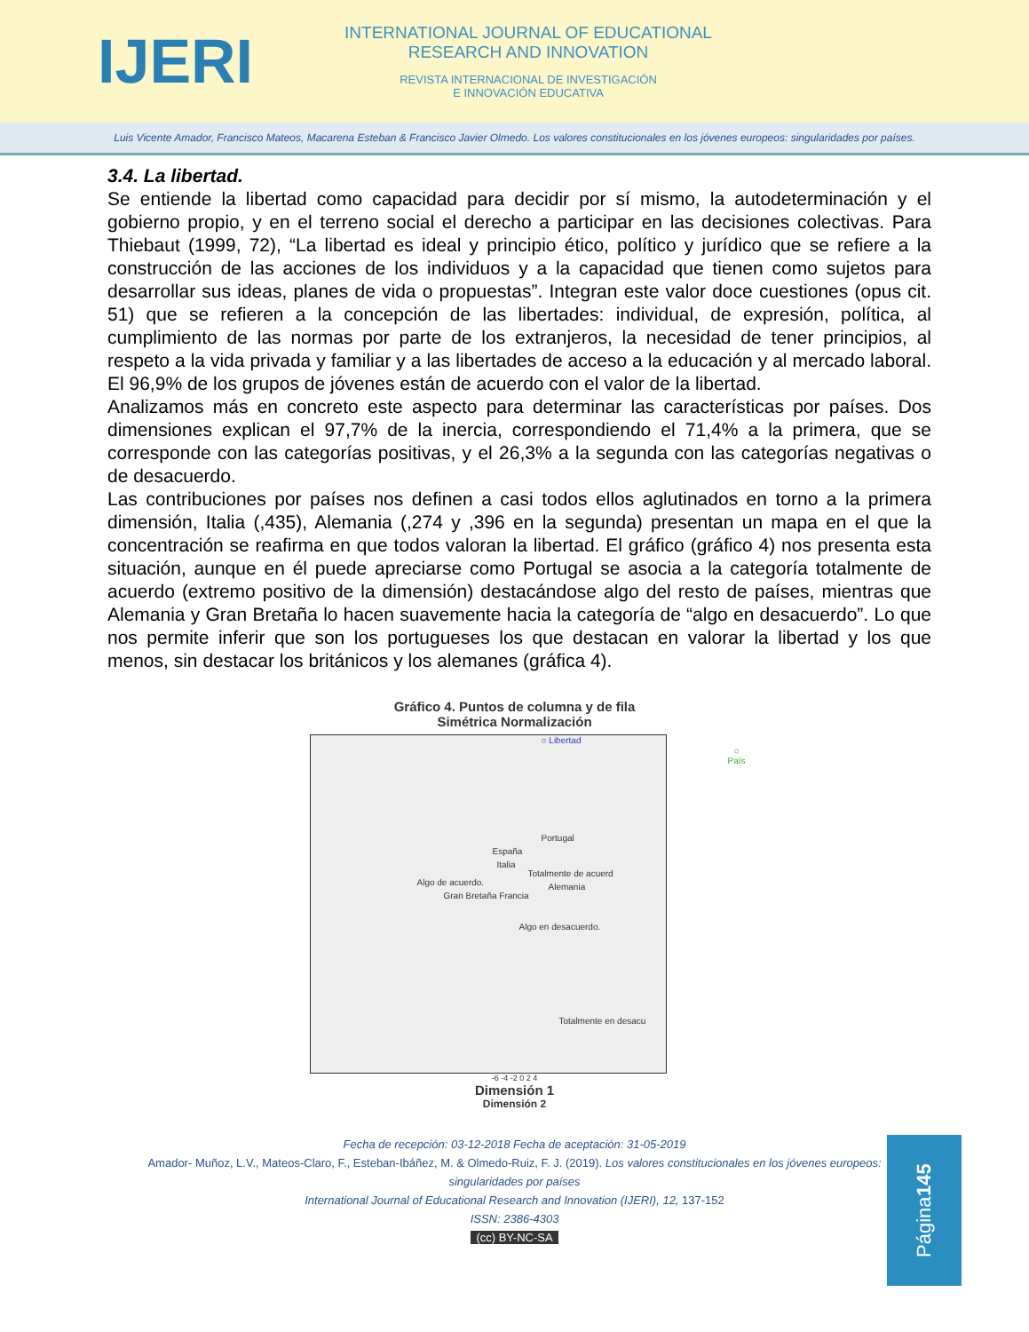IJERI
INTERNATIONAL JOURNAL OF EDUCATIONAL
RESEARCH AND INNOVATION
REVISTA INTERNACIONAL DE INVESTIGACIÓN
E INNOVACIÓN EDUCATIVA
Luis Vicente Amador, Francisco Mateos, Macarena Esteban & Francisco Javier Olmedo. Los valores constitucionales en los jóvenes europeos: singularidades por países.
3.4. La libertad.
Se entiende la libertad como capacidad para decidir por sí mismo, la autodeterminación y el gobierno propio, y en el terreno social el derecho a participar en las decisiones colectivas. Para Thiebaut (1999, 72), “La libertad es ideal y principio ético, político y jurídico que se refiere a la construcción de las acciones de los individuos y a la capacidad que tienen como sujetos para desarrollar sus ideas, planes de vida o propuestas”. Integran este valor doce cuestiones (opus cit. 51) que se refieren a la concepción de las libertades: individual, de expresión, política, al cumplimiento de las normas por parte de los extranjeros, la necesidad de tener principios, al respeto a la vida privada y familiar y a las libertades de acceso a la educación y al mercado laboral. El 96,9% de los grupos de jóvenes están de acuerdo con el valor de la libertad.
Analizamos más en concreto este aspecto para determinar las características por países. Dos dimensiones explican el 97,7% de la inercia, correspondiendo el 71,4% a la primera, que se corresponde con las categorías positivas, y el 26,3% a la segunda con las categorías negativas o de desacuerdo.
Las contribuciones por países nos definen a casi todos ellos aglutinados en torno a la primera dimensión, Italia (,435), Alemania (,274 y ,396 en la segunda) presentan un mapa en el que la concentración se reafirma en que todos valoran la libertad. El gráfico (gráfico 4) nos presenta esta situación, aunque en él puede apreciarse como Portugal se asocia a la categoría totalmente de acuerdo (extremo positivo de la dimensión) destacándose algo del resto de países, mientras que Alemania y Gran Bretaña lo hacen suavemente hacia la categoría de “algo en desacuerdo”. Lo que nos permite inferir que son los portugueses los que destacan en valorar la libertad y los que menos, sin destacar los británicos y los alemanes (gráfica 4).
Gráfico 4. Puntos de columna y de fila
Simétrica Normalización
○ Libertad
○ País
Portugal
España
Italia
Totalmente de acuerd
Algo de acuerdo. Alemania
Gran Bretaña Francia
Algo en desacuerdo.
Totalmente en desacu
-6 -4 -2 0 2 4
Dimensión 1
Dimensión 2
Fecha de recepción: 03-12-2018 Fecha de aceptación: 31-05-2019
Amador- Muñoz, L.V., Mateos-Claro, F., Esteban-Ibáñez, M. & Olmedo-Ruiz, F. J. (2019). Los valores constitucionales en los jóvenes europeos: singularidades por países
International Journal of Educational Research and Innovation (IJERI), 12, 137-152
ISSN: 2386-4303
(cc) BY-NC-SA
Página 145